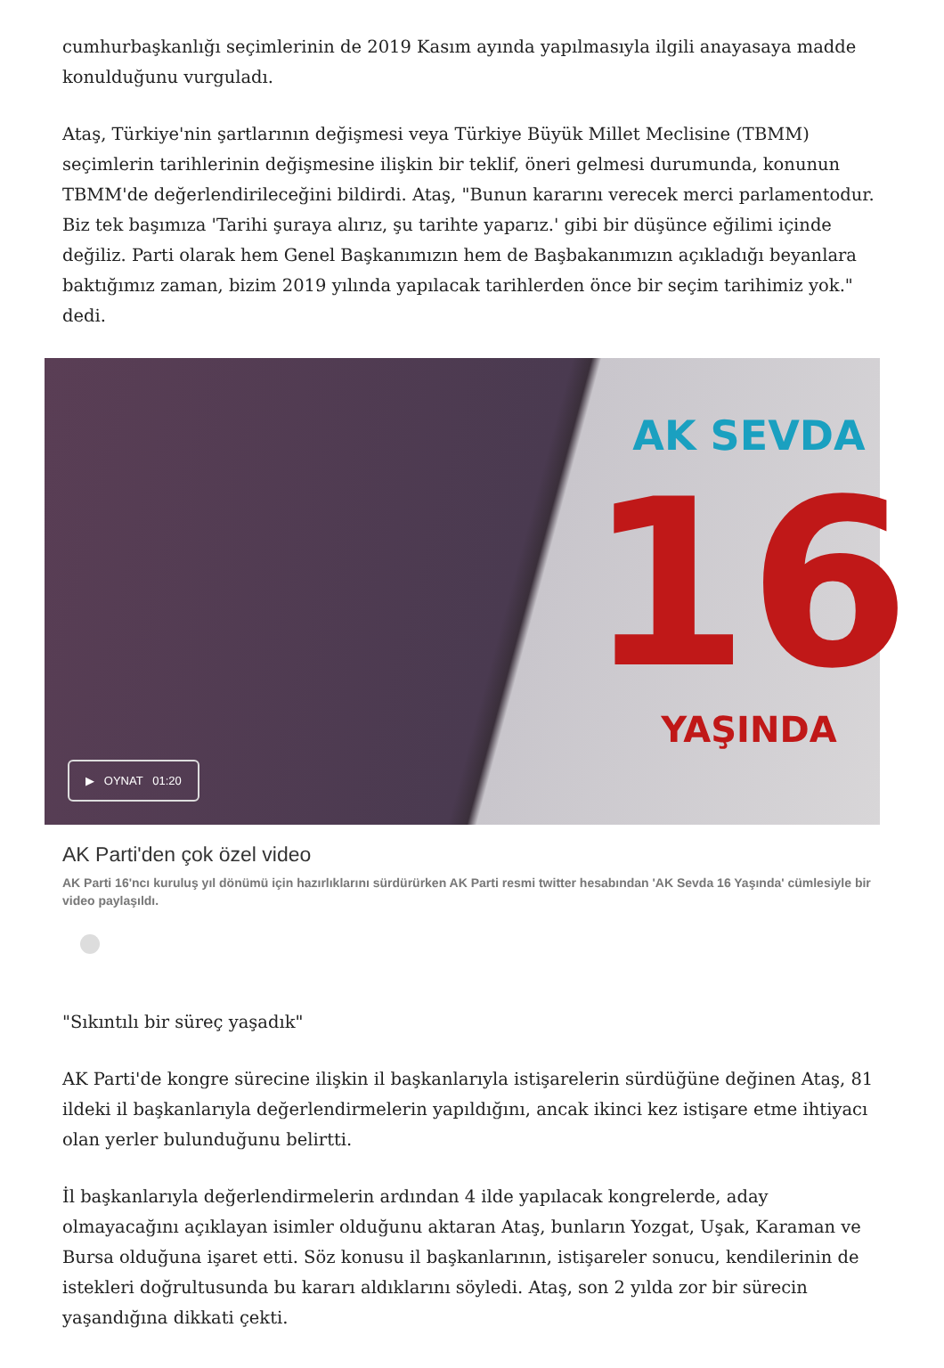cumhurbaşkanlığı seçimlerinin de 2019 Kasım ayında yapılmasıyla ilgili anayasaya madde konulduğunu vurguladı.
Ataş, Türkiye'nin şartlarının değişmesi veya Türkiye Büyük Millet Meclisine (TBMM) seçimlerin tarihlerinin değişmesine ilişkin bir teklif, öneri gelmesi durumunda, konunun TBMM'de değerlendirileceğini bildirdi. Ataş, "Bunun kararını verecek merci parlamentodur. Biz tek başımıza 'Tarihi şuraya alırız, şu tarihte yaparız.' gibi bir düşünce eğilimi içinde değiliz. Parti olarak hem Genel Başkanımızın hem de Başbakanımızın açıkladığı beyanlara baktığımız zaman, bizim 2019 yılında yapılacak tarihlerden önce bir seçim tarihimiz yok." dedi.
AK SEVDA
16
YAŞINDA
▶ OYNAT 01:20
AK Parti'den çok özel video
AK Parti 16'ncı kuruluş yıl dönümü için hazırlıklarını sürdürürken AK Parti resmi twitter hesabından 'AK Sevda 16 Yaşında' cümlesiyle bir video paylaşıldı.
"Sıkıntılı bir süreç yaşadık"
AK Parti'de kongre sürecine ilişkin il başkanlarıyla istişarelerin sürdüğüne değinen Ataş, 81 ildeki il başkanlarıyla değerlendirmelerin yapıldığını, ancak ikinci kez istişare etme ihtiyacı olan yerler bulunduğunu belirtti.
İl başkanlarıyla değerlendirmelerin ardından 4 ilde yapılacak kongrelerde, aday olmayacağını açıklayan isimler olduğunu aktaran Ataş, bunların Yozgat, Uşak, Karaman ve Bursa olduğuna işaret etti. Söz konusu il başkanlarının, istişareler sonucu, kendilerinin de istekleri doğrultusunda bu kararı aldıklarını söyledi. Ataş, son 2 yılda zor bir sürecin yaşandığına dikkati çekti.